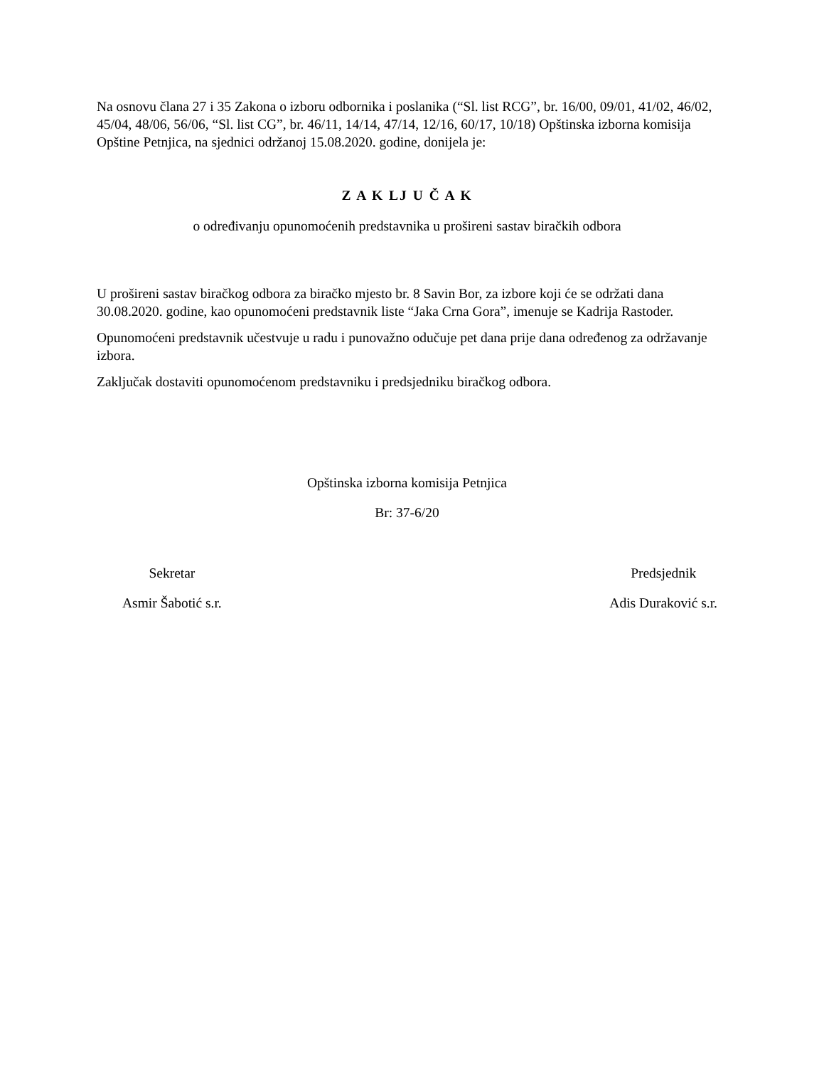Na osnovu člana 27 i 35 Zakona o izboru odbornika i poslanika (“Sl. list RCG”, br. 16/00, 09/01, 41/02, 46/02, 45/04, 48/06, 56/06, “Sl. list CG”, br. 46/11, 14/14, 47/14, 12/16, 60/17, 10/18) Opštinska izborna komisija Opštine Petnjica, na sjednici održanoj 15.08.2020. godine, donijela je:
Z A K LJ U Č A K
o određivanju opunomoćenih predstavnika u prošireni sastav biračkih odbora
U prošireni sastav biračkog odbora za biračko mjesto br. 8 Savin Bor, za izbore koji će se održati dana 30.08.2020. godine, kao opunomoćeni predstavnik liste “Jaka Crna Gora”, imenuje se Kadrija Rastoder.
Opunomoćeni predstavnik učestvuje u radu i punovažno odučuje pet dana prije dana određenog za održavanje izbora.
Zaključak dostaviti opunomoćenom predstavniku i predsjedniku biračkog odbora.
Opštinska izborna komisija Petnjica
Br: 37-6/20
Sekretar
Asmir Šabotić s.r.
Predsjednik
Adis Duraković s.r.